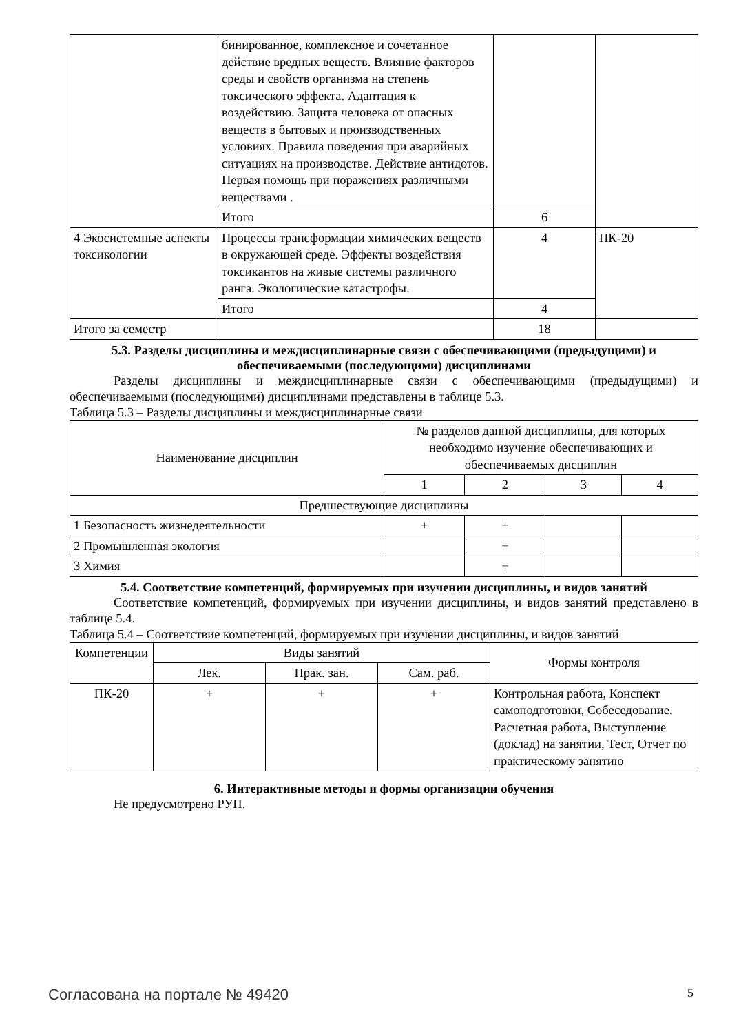| | бинированное, комплексное и сочетанное действие вредных веществ. Влияние факторов среды и свойств организма на степень токсического эффекта. Адаптация к воздействию. Защита человека от опасных веществ в бытовых и производственных условиях. Правила поведения при аварийных ситуациях на производстве. Действие антидотов. Первая помощь при поражениях различными веществами . | | |
| | Итого | 6 | |
| 4 Экосистемные аспекты токсикологии | Процессы трансформации химических веществ в окружающей среде. Эффекты воздействия токсикантов на живые системы различного ранга. Экологические катастрофы. | 4 | ПК-20 |
| | Итого | 4 | |
| Итого за семестр | | 18 | |
5.3. Разделы дисциплины и междисциплинарные связи с обеспечивающими (предыдущими) и обеспечиваемыми (последующими) дисциплинами
Разделы дисциплины и междисциплинарные связи с обеспечивающими (предыдущими) и обеспечиваемыми (последующими) дисциплинами представлены в таблице 5.3.
Таблица 5.3 – Разделы дисциплины и междисциплинарные связи
| Наименование дисциплин | № разделов данной дисциплины, для которых необходимо изучение обеспечивающих и обеспечиваемых дисциплин | | | |
| --- | --- | --- | --- | --- |
| | 1 | 2 | 3 | 4 |
| Предшествующие дисциплины | | | | |
| 1 Безопасность жизнедеятельности | + | + | | |
| 2 Промышленная экология | | + | | |
| 3 Химия | | + | | |
5.4. Соответствие компетенций, формируемых при изучении дисциплины, и видов занятий
Соответствие компетенций, формируемых при изучении дисциплины, и видов занятий представлено в таблице 5.4.
Таблица 5.4 – Соответствие компетенций, формируемых при изучении дисциплины, и видов занятий
| Компетенции | Виды занятий | | | Формы контроля |
| --- | --- | --- | --- | --- |
| | Лек. | Прак. зан. | Сам. раб. | |
| ПК-20 | + | + | + | Контрольная работа, Конспект самоподготовки, Собеседование, Расчетная работа, Выступление (доклад) на занятии, Тест, Отчет по практическому занятию |
6. Интерактивные методы и формы организации обучения
Не предусмотрено РУП.
Согласована на портале № 49420 5